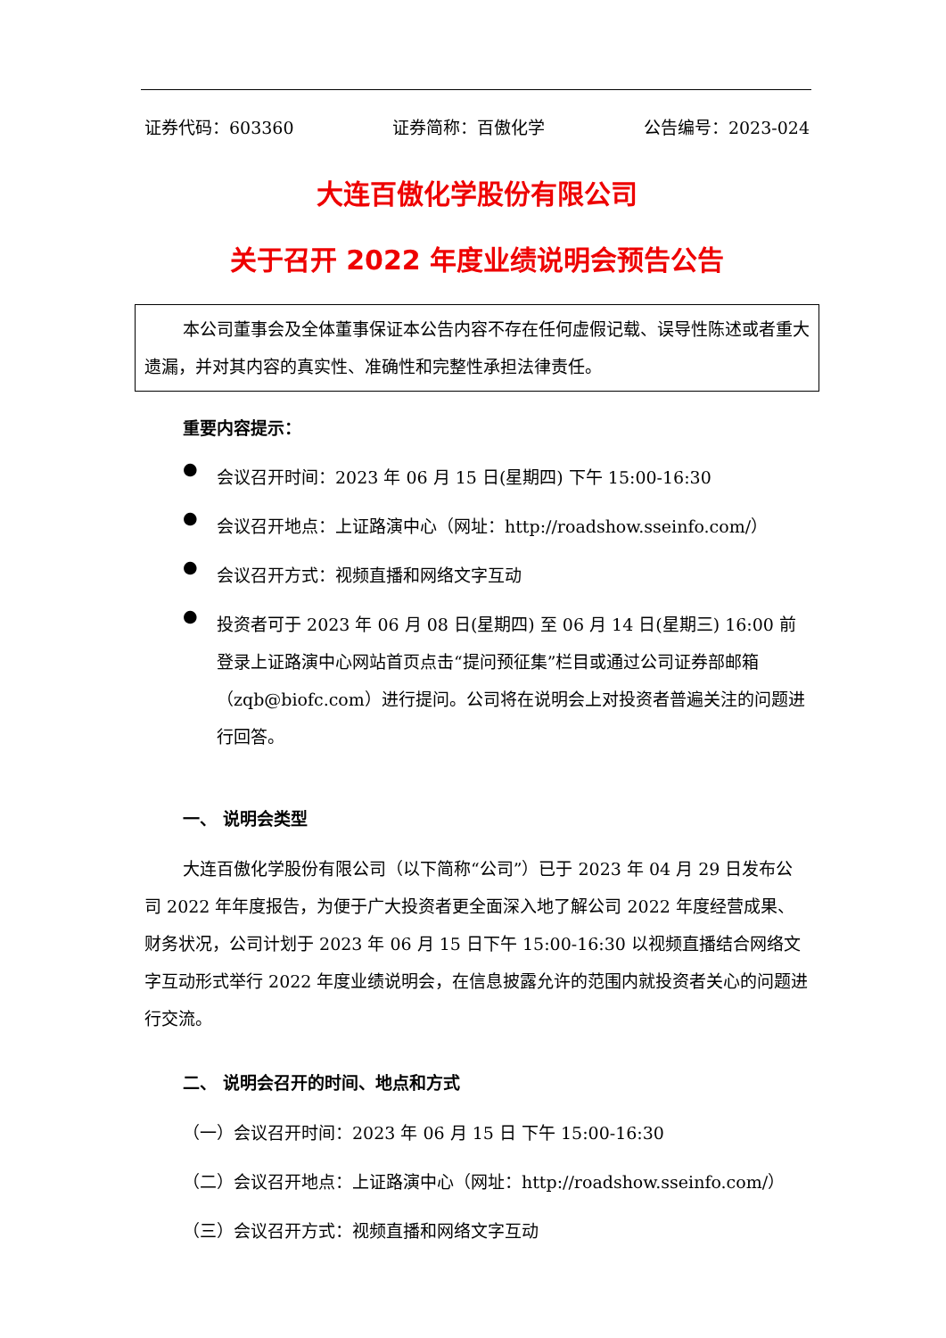证券代码：603360 证券简称：百傲化学 公告编号：2023-024
大连百傲化学股份有限公司
关于召开 2022 年度业绩说明会预告公告
本公司董事会及全体董事保证本公告内容不存在任何虚假记载、误导性陈述或者重大遗漏，并对其内容的真实性、准确性和完整性承担法律责任。
重要内容提示：
●
会议召开时间：2023 年 06 月 15 日(星期四) 下午 15:00-16:30
●
会议召开地点：上证路演中心（网址：http://roadshow.sseinfo.com/）
●
会议召开方式：视频直播和网络文字互动
●
投资者可于 2023 年 06 月 08 日(星期四) 至 06 月 14 日(星期三) 16:00 前登录上证路演中心网站首页点击“提问预征集”栏目或通过公司证券部邮箱（zqb@biofc.com）进行提问。公司将在说明会上对投资者普遍关注的问题进行回答。
一、 说明会类型
大连百傲化学股份有限公司（以下简称“公司”）已于 2023 年 04 月 29 日发布公司 2022 年年度报告，为便于广大投资者更全面深入地了解公司 2022 年度经营成果、财务状况，公司计划于 2023 年 06 月 15 日下午 15:00-16:30 以视频直播结合网络文字互动形式举行 2022 年度业绩说明会，在信息披露允许的范围内就投资者关心的问题进行交流。
二、 说明会召开的时间、地点和方式
（一）会议召开时间：2023 年 06 月 15 日 下午 15:00-16:30
（二）会议召开地点：上证路演中心（网址：http://roadshow.sseinfo.com/）
（三）会议召开方式：视频直播和网络文字互动